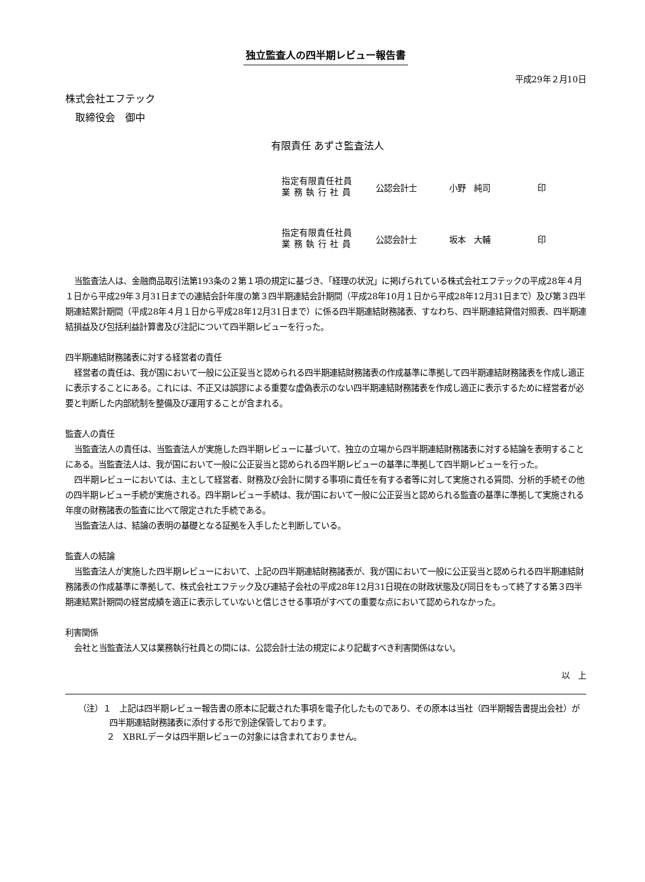独立監査人の四半期レビュー報告書
平成29年２月10日
株式会社エフテック
　取締役会　御中
有限責任 あずさ監査法人
指定有限責任社員
業 務 執 行 社 員
公認会計士 小野　純司 印
指定有限責任社員
業 務 執 行 社 員
公認会計士 坂本　大輔 印
当監査法人は、金融商品取引法第193条の２第１項の規定に基づき、「経理の状況」に掲げられている株式会社エフテックの平成28年４月１日から平成29年３月31日までの連結会計年度の第３四半期連結会計期間（平成28年10月１日から平成28年12月31日まで）及び第３四半期連結累計期間（平成28年４月１日から平成28年12月31日まで）に係る四半期連結財務諸表、すなわち、四半期連結貸借対照表、四半期連結損益及び包括利益計算書及び注記について四半期レビューを行った。
四半期連結財務諸表に対する経営者の責任
経営者の責任は、我が国において一般に公正妥当と認められる四半期連結財務諸表の作成基準に準拠して四半期連結財務諸表を作成し適正に表示することにある。これには、不正又は誤謬による重要な虚偽表示のない四半期連結財務諸表を作成し適正に表示するために経営者が必要と判断した内部統制を整備及び運用することが含まれる。
監査人の責任
当監査法人の責任は、当監査法人が実施した四半期レビューに基づいて、独立の立場から四半期連結財務諸表に対する結論を表明することにある。当監査法人は、我が国において一般に公正妥当と認められる四半期レビューの基準に準拠して四半期レビューを行った。
四半期レビューにおいては、主として経営者、財務及び会計に関する事項に責任を有する者等に対して実施される質問、分析的手続その他の四半期レビュー手続が実施される。四半期レビュー手続は、我が国において一般に公正妥当と認められる監査の基準に準拠して実施される年度の財務諸表の監査に比べて限定された手続である。
当監査法人は、結論の表明の基礎となる証拠を入手したと判断している。
監査人の結論
当監査法人が実施した四半期レビューにおいて、上記の四半期連結財務諸表が、我が国において一般に公正妥当と認められる四半期連結財務諸表の作成基準に準拠して、株式会社エフテック及び連結子会社の平成28年12月31日現在の財政状態及び同日をもって終了する第３四半期連結累計期間の経営成績を適正に表示していないと信じさせる事項がすべての重要な点において認められなかった。
利害関係
会社と当監査法人又は業務執行社員との間には、公認会計士法の規定により記載すべき利害関係はない。
以　上
（注）１　上記は四半期レビュー報告書の原本に記載された事項を電子化したものであり、その原本は当社（四半期報告書提出会社）が四半期連結財務諸表に添付する形で別途保管しております。
２　XBRLデータは四半期レビューの対象には含まれておりません。